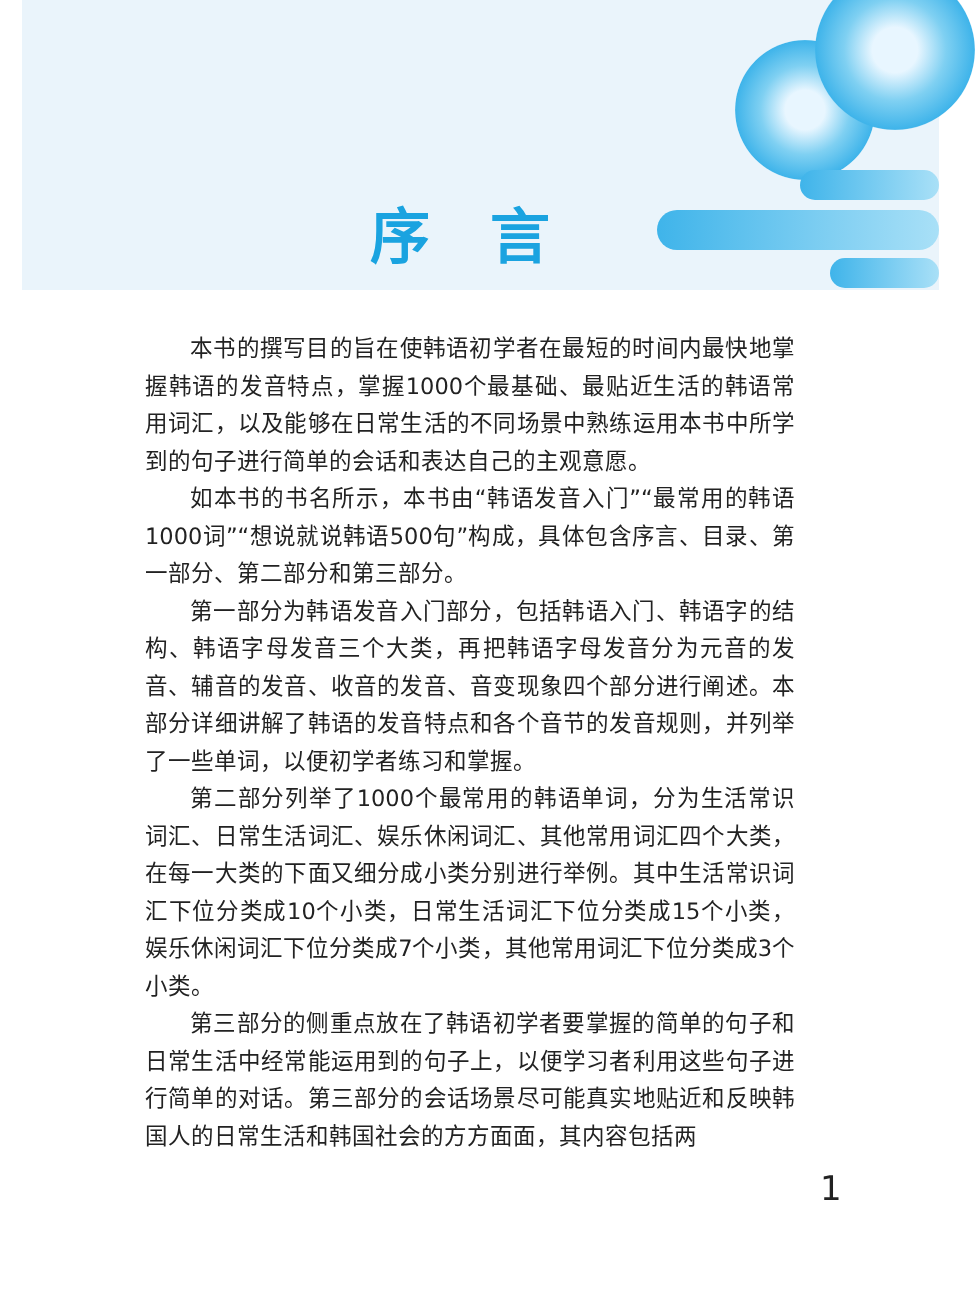序言
本书的撰写目的旨在使韩语初学者在最短的时间内最快地掌握韩语的发音特点，掌握1000个最基础、最贴近生活的韩语常用词汇，以及能够在日常生活的不同场景中熟练运用本书中所学到的句子进行简单的会话和表达自己的主观意愿。
如本书的书名所示，本书由“韩语发音入门”“最常用的韩语1000词”“想说就说韩语500句”构成，具体包含序言、目录、第一部分、第二部分和第三部分。
第一部分为韩语发音入门部分，包括韩语入门、韩语字的结构、韩语字母发音三个大类，再把韩语字母发音分为元音的发音、辅音的发音、收音的发音、音变现象四个部分进行阐述。本部分详细讲解了韩语的发音特点和各个音节的发音规则，并列举了一些单词，以便初学者练习和掌握。
第二部分列举了1000个最常用的韩语单词，分为生活常识词汇、日常生活词汇、娱乐休闲词汇、其他常用词汇四个大类，在每一大类的下面又细分成小类分别进行举例。其中生活常识词汇下位分类成10个小类，日常生活词汇下位分类成15个小类，娱乐休闲词汇下位分类成7个小类，其他常用词汇下位分类成3个小类。
第三部分的侧重点放在了韩语初学者要掌握的简单的句子和日常生活中经常能运用到的句子上，以便学习者利用这些句子进行简单的对话。第三部分的会话场景尽可能真实地贴近和反映韩国人的日常生活和韩国社会的方方面面，其内容包括两
1